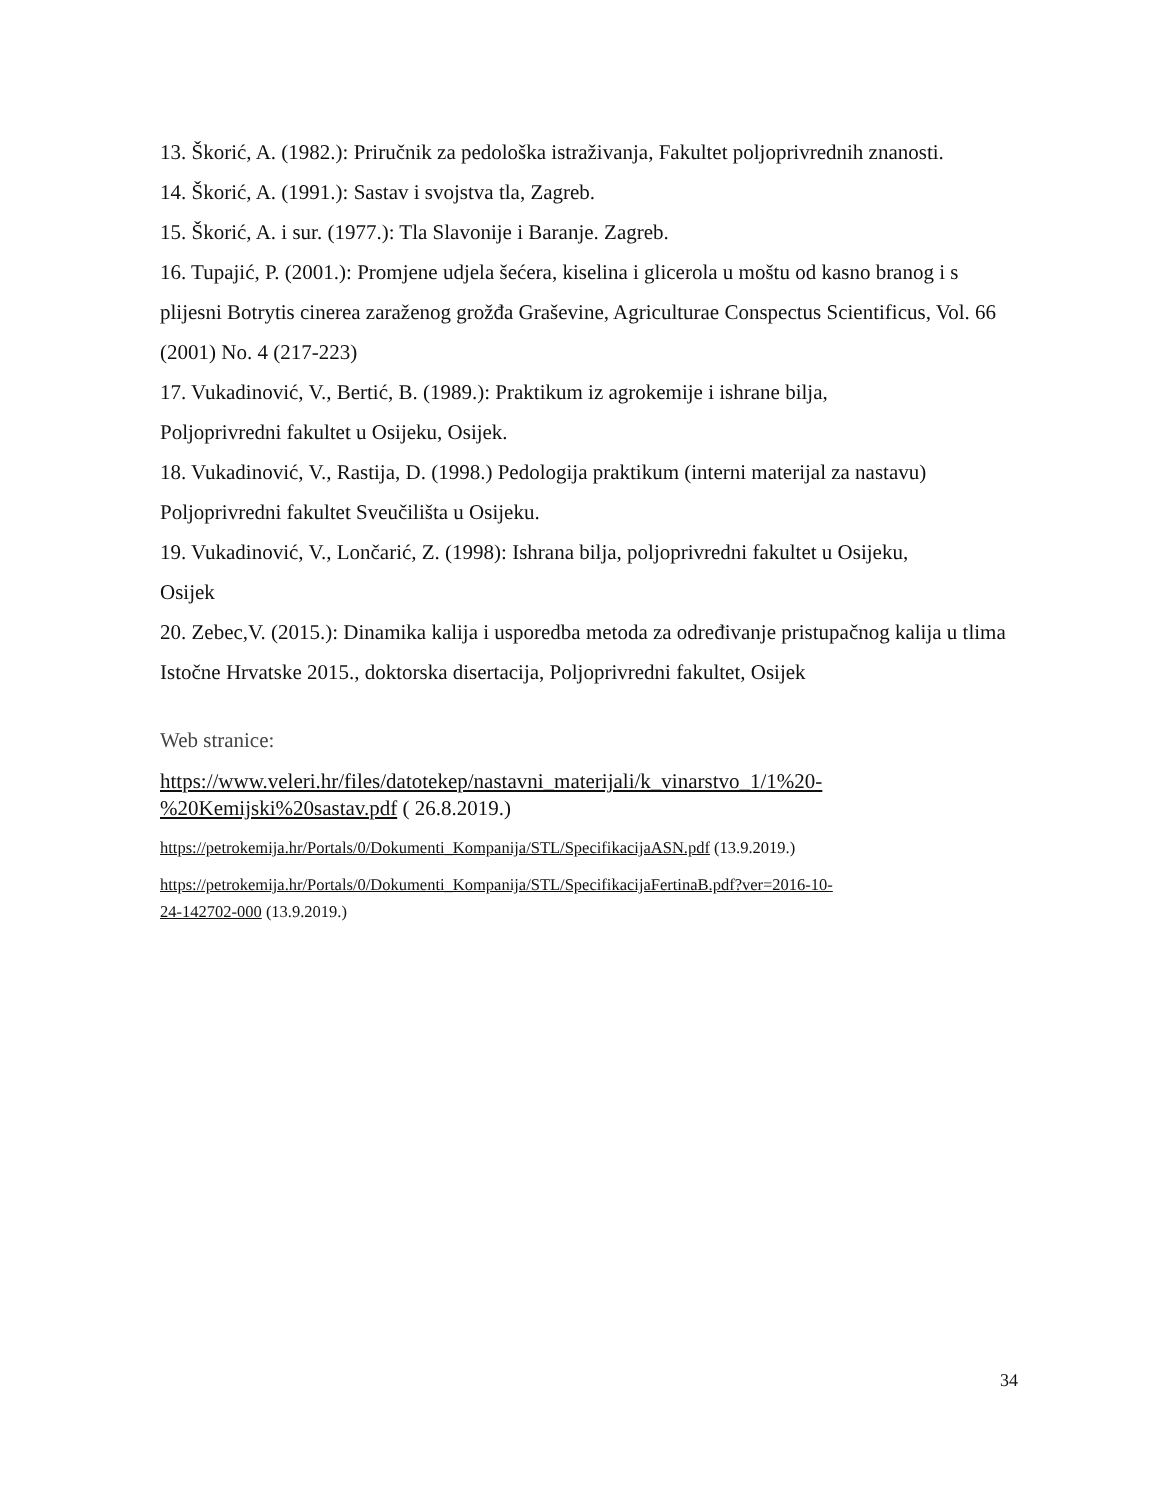13. Škorić, A. (1982.): Priručnik za pedološka istraživanja, Fakultet poljoprivrednih znanosti.
14. Škorić, A. (1991.): Sastav i svojstva tla, Zagreb.
15. Škorić, A. i sur. (1977.): Tla Slavonije i Baranje. Zagreb.
16. Tupajić, P. (2001.): Promjene udjela šećera, kiselina i glicerola u moštu od kasno branog i s plijesni Botrytis cinerea zaraženog grožđa Graševine, Agriculturae Conspectus Scientificus, Vol. 66 (2001) No. 4 (217-223)
17. Vukadinović, V., Bertić, B. (1989.): Praktikum iz agrokemije i ishrane bilja,
Poljoprivredni fakultet u Osijeku, Osijek.
18. Vukadinović, V., Rastija, D. (1998.) Pedologija praktikum (interni materijal za nastavu) Poljoprivredni fakultet Sveučilišta u Osijeku.
19. Vukadinović, V., Lončarić, Z. (1998): Ishrana bilja, poljoprivredni fakultet u Osijeku,
Osijek
20. Zebec,V. (2015.): Dinamika kalija i usporedba metoda za određivanje pristupačnog kalija u tlima Istočne Hrvatske 2015., doktorska disertacija, Poljoprivredni fakultet, Osijek
Web stranice:
https://www.veleri.hr/files/datotekep/nastavni_materijali/k_vinarstvo_1/1%20-
%20Kemijski%20sastav.pdf ( 26.8.2019.)
https://petrokemija.hr/Portals/0/Dokumenti_Kompanija/STL/SpecifikacijaASN.pdf (13.9.2019.)
https://petrokemija.hr/Portals/0/Dokumenti_Kompanija/STL/SpecifikacijaFertinaB.pdf?ver=2016-10-
24-142702-000 (13.9.2019.)
34